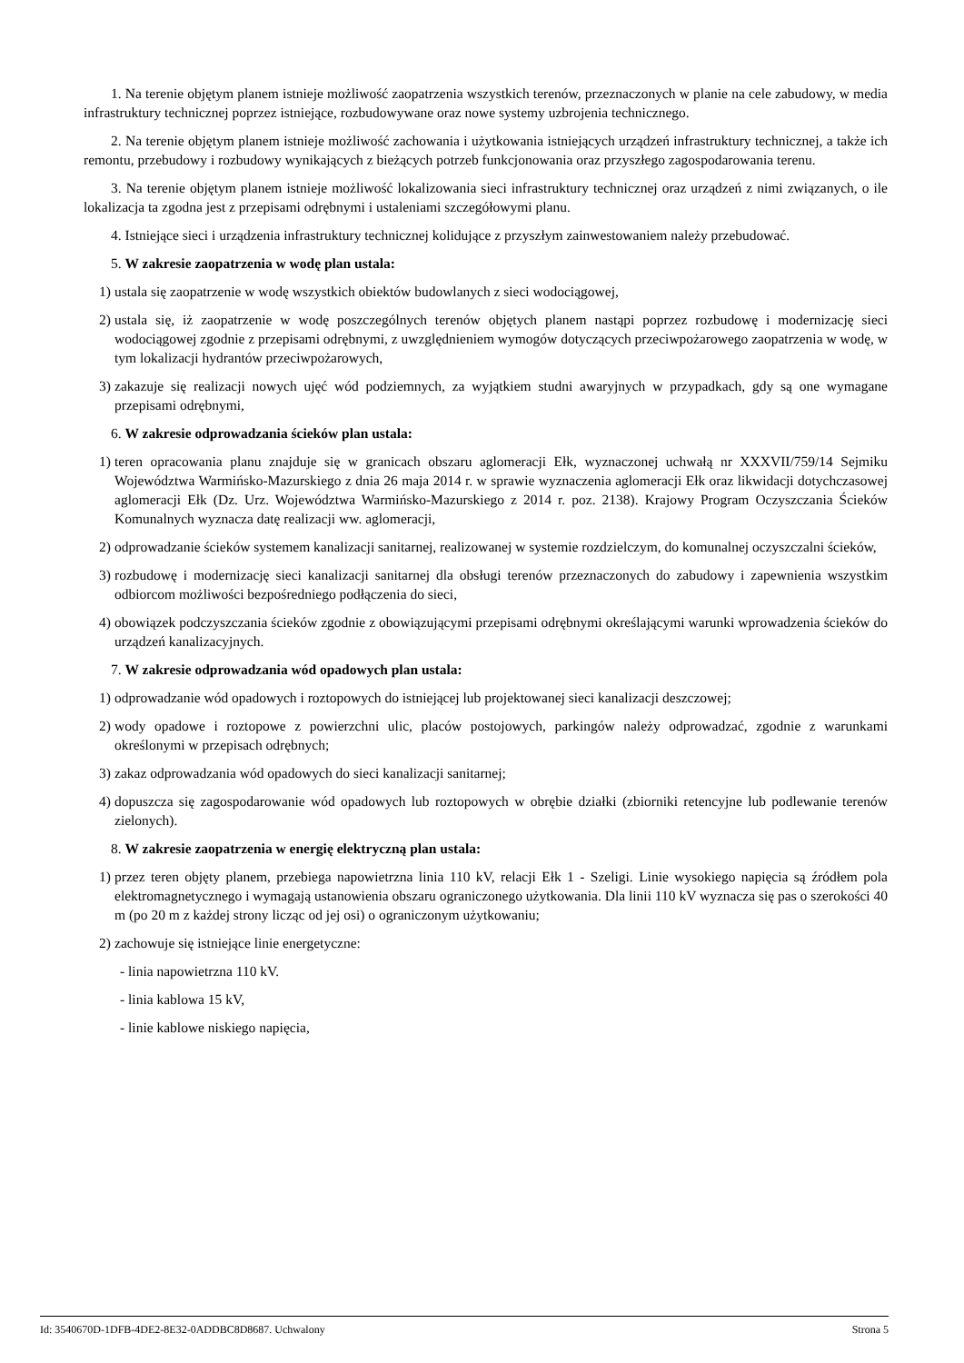1. Na terenie objętym planem istnieje możliwość zaopatrzenia wszystkich terenów, przeznaczonych w planie na cele zabudowy, w media infrastruktury technicznej poprzez istniejące, rozbudowywane oraz nowe systemy uzbrojenia technicznego.
2. Na terenie objętym planem istnieje możliwość zachowania i użytkowania istniejących urządzeń infrastruktury technicznej, a także ich remontu, przebudowy i rozbudowy wynikających z bieżących potrzeb funkcjonowania oraz przyszłego zagospodarowania terenu.
3. Na terenie objętym planem istnieje możliwość lokalizowania sieci infrastruktury technicznej oraz urządzeń z nimi związanych, o ile lokalizacja ta zgodna jest z przepisami odrębnymi i ustaleniami szczegółowymi planu.
4. Istniejące sieci i urządzenia infrastruktury technicznej kolidujące z przyszłym zainwestowaniem należy przebudować.
5. W zakresie zaopatrzenia w wodę plan ustala:
1) ustala się zaopatrzenie w wodę wszystkich obiektów budowlanych z sieci wodociągowej,
2) ustala się, iż zaopatrzenie w wodę poszczególnych terenów objętych planem nastąpi poprzez rozbudowę i modernizację sieci wodociągowej zgodnie z przepisami odrębnymi, z uwzględnieniem wymogów dotyczących przeciwpożarowego zaopatrzenia w wodę, w tym lokalizacji hydrantów przeciwpożarowych,
3) zakazuje się realizacji nowych ujęć wód podziemnych, za wyjątkiem studni awaryjnych w przypadkach, gdy są one wymagane przepisami odrębnymi,
6. W zakresie odprowadzania ścieków plan ustala:
1) teren opracowania planu znajduje się w granicach obszaru aglomeracji Ełk, wyznaczonej uchwałą nr XXXVII/759/14 Sejmiku Województwa Warmińsko-Mazurskiego z dnia 26 maja 2014 r. w sprawie wyznaczenia aglomeracji Ełk oraz likwidacji dotychczasowej aglomeracji Ełk (Dz. Urz. Województwa Warmińsko-Mazurskiego z 2014 r. poz. 2138). Krajowy Program Oczyszczania Ścieków Komunalnych wyznacza datę realizacji ww. aglomeracji,
2) odprowadzanie ścieków systemem kanalizacji sanitarnej, realizowanej w systemie rozdzielczym, do komunalnej oczyszczalni ścieków,
3) rozbudowę i modernizację sieci kanalizacji sanitarnej dla obsługi terenów przeznaczonych do zabudowy i zapewnienia wszystkim odbiorcom możliwości bezpośredniego podłączenia do sieci,
4) obowiązek podczyszczania ścieków zgodnie z obowiązującymi przepisami odrębnymi określającymi warunki wprowadzenia ścieków do urządzeń kanalizacyjnych.
7. W zakresie odprowadzania wód opadowych plan ustala:
1) odprowadzanie wód opadowych i roztopowych do istniejącej lub projektowanej sieci kanalizacji deszczowej;
2) wody opadowe i roztopowe z powierzchni ulic, placów postojowych, parkingów należy odprowadzać, zgodnie z warunkami określonymi w przepisach odrębnych;
3) zakaz odprowadzania wód opadowych do sieci kanalizacji sanitarnej;
4) dopuszcza się zagospodarowanie wód opadowych lub roztopowych w obrębie działki (zbiorniki retencyjne lub podlewanie terenów zielonych).
8. W zakresie zaopatrzenia w energię elektryczną plan ustala:
1) przez teren objęty planem, przebiega napowietrzna linia 110 kV, relacji Ełk 1 - Szeligi. Linie wysokiego napięcia są źródłem pola elektromagnetycznego i wymagają ustanowienia obszaru ograniczonego użytkowania. Dla linii 110 kV wyznacza się pas o szerokości 40 m (po 20 m z każdej strony licząc od jej osi) o ograniczonym użytkowaniu;
2) zachowuje się istniejące linie energetyczne:
- linia napowietrzna 110 kV.
- linia kablowa 15 kV,
- linie kablowe niskiego napięcia,
Id: 3540670D-1DFB-4DE2-8E32-0ADDBC8D8687. Uchwalony Strona 5